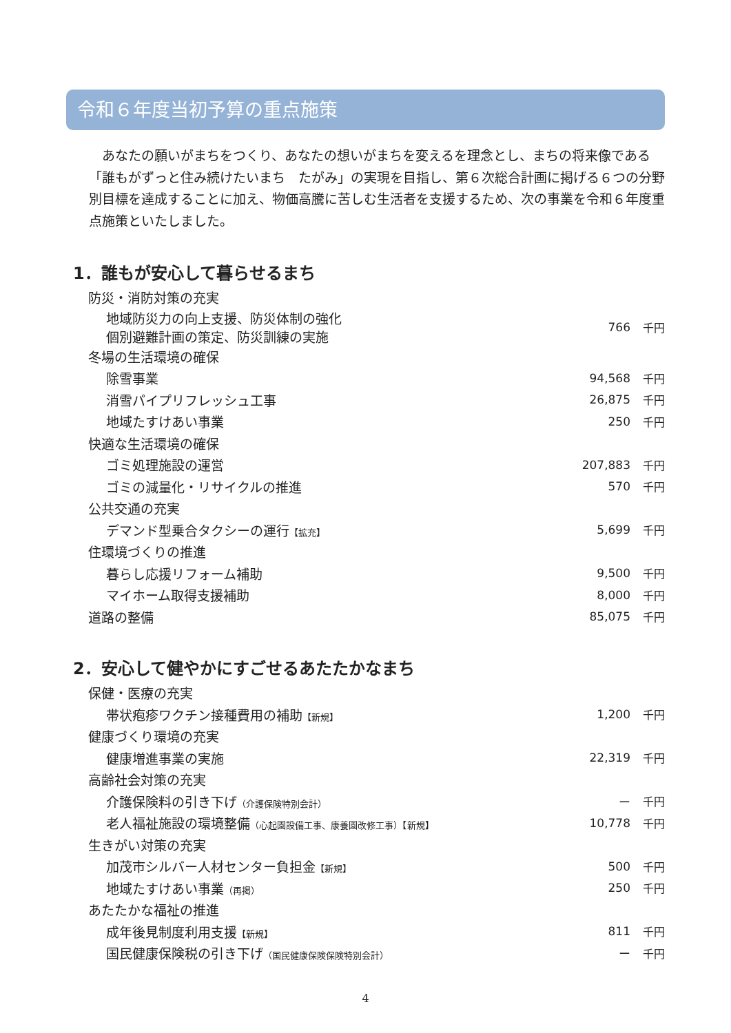令和６年度当初予算の重点施策
あなたの願いがまちをつくり、あなたの想いがまちを変えるを理念とし、まちの将来像である「誰もがずっと住み続けたいまち　たがみ」の実現を目指し、第６次総合計画に掲げる６つの分野別目標を達成することに加え、物価高騰に苦しむ生活者を支援するため、次の事業を令和６年度重点施策といたしました。
1．誰もが安心して暮らせるまち
| 防災・消防対策の充実 | | |
| 地域防災力の向上支援、防災体制の強化 個別避難計画の策定、防災訓練の実施 | 766 | 千円 |
| 冬場の生活環境の確保 | | |
| 除雪事業 | 94,568 | 千円 |
| 消雪パイプリフレッシュ工事 | 26,875 | 千円 |
| 地域たすけあい事業 | 250 | 千円 |
| 快適な生活環境の確保 | | |
| ゴミ処理施設の運営 | 207,883 | 千円 |
| ゴミの減量化・リサイクルの推進 | 570 | 千円 |
| 公共交通の充実 | | |
| デマンド型乗合タクシーの運行 【拡充】 | 5,699 | 千円 |
| 住環境づくりの推進 | | |
| 暮らし応援リフォーム補助 | 9,500 | 千円 |
| マイホーム取得支援補助 | 8,000 | 千円 |
| 道路の整備 | 85,075 | 千円 |
2．安心して健やかにすごせるあたたかなまち
| 保健・医療の充実 | | |
| 帯状疱疹ワクチン接種費用の補助 【新規】 | 1,200 | 千円 |
| 健康づくり環境の充実 | | |
| 健康増進事業の実施 | 22,319 | 千円 |
| 高齢社会対策の充実 | | |
| 介護保険料の引き下げ （介護保険特別会計） | ー | 千円 |
| 老人福祉施設の環境整備 （心起園設備工事、康養園改修工事）【新規】 | 10,778 | 千円 |
| 生きがい対策の充実 | | |
| 加茂市シルバー人材センター負担金 【新規】 | 500 | 千円 |
| 地域たすけあい事業 （再掲） | 250 | 千円 |
| あたたかな福祉の推進 | | |
| 成年後見制度利用支援 【新規】 | 811 | 千円 |
| 国民健康保険税の引き下げ （国民健康保険保険特別会計） | ー | 千円 |
4